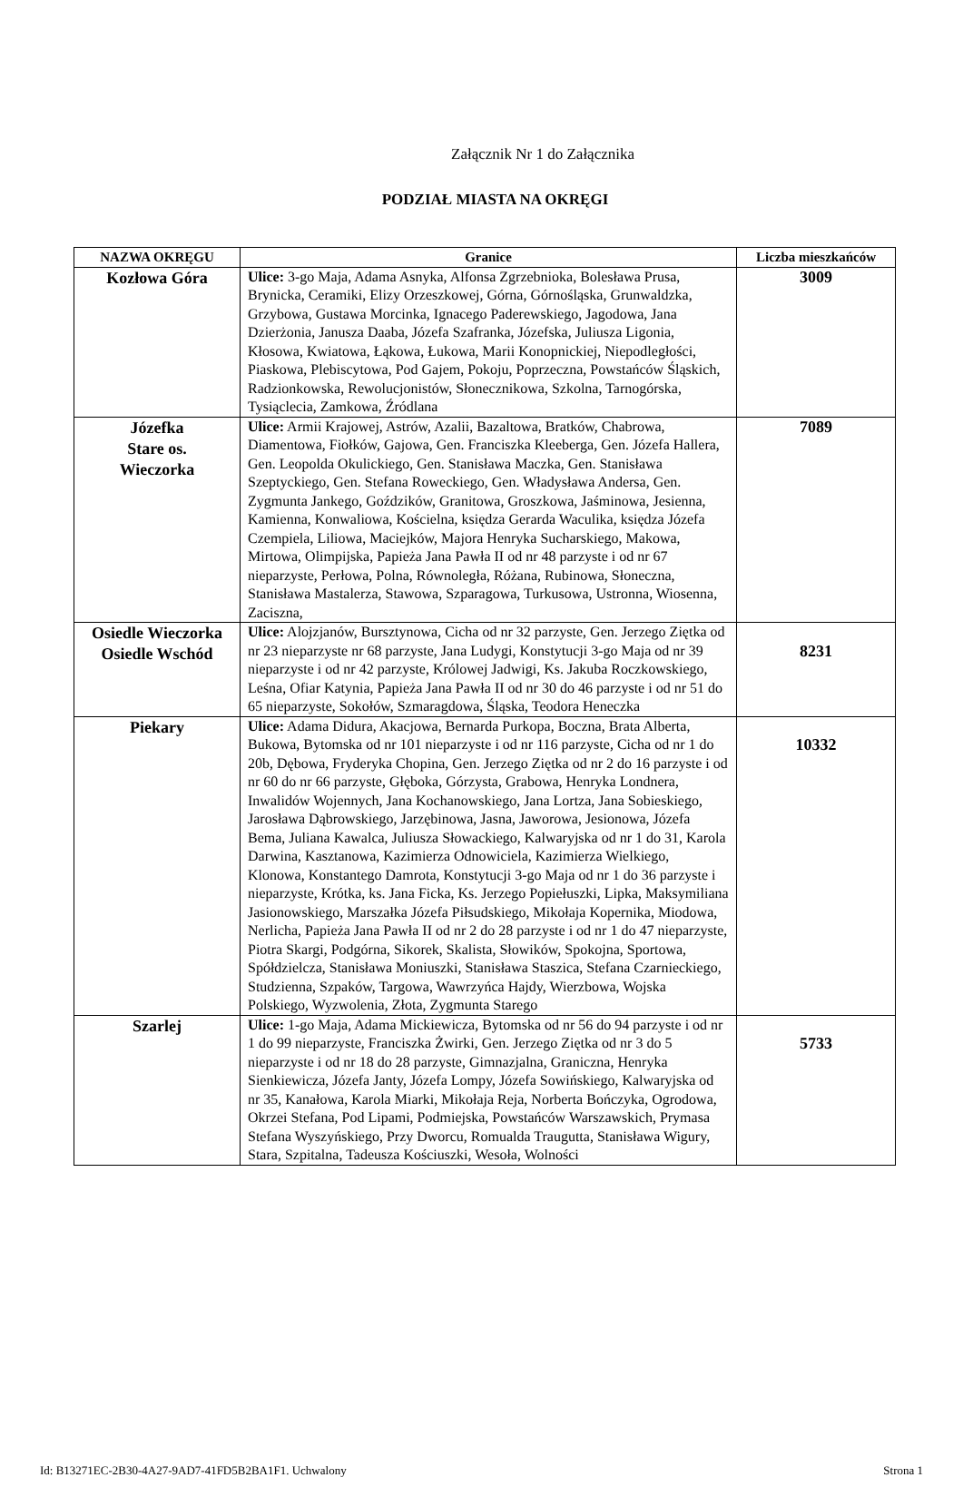Załącznik Nr 1 do Załącznika
PODZIAŁ MIASTA NA OKRĘGI
| NAZWA OKRĘGU | Granice | Liczba mieszkańców |
| --- | --- | --- |
| Kozłowa Góra | Ulice: 3-go Maja, Adama Asnyka, Alfonsa Zgrzebnioka, Bolesława Prusa, Brynicka, Ceramiki, Elizy Orzeszkowej, Górna, Górnośląska, Grunwaldzka, Grzybowa, Gustawa Morcinka, Ignacego Paderewskiego, Jagodowa, Jana Dzierżonia, Janusza Daaba, Józefa Szafranka, Józefska, Juliusza Ligonia, Kłosowa, Kwiatowa, Łąkowa, Łukowa, Marii Konopnickiej, Niepodległości, Piaskowa, Plebiscytowa, Pod Gajem, Pokoju, Poprzeczna, Powstańców Śląskich, Radzionkowska, Rewolucjonistów, Słonecznikowa, Szkolna, Tarnogórska, Tysiąclecia, Zamkowa, Źródlana | 3009 |
| Józefka Stare os. Wieczorka | Ulice: Armii Krajowej, Astrów, Azalii, Bazaltowa, Bratków, Chabrowa, Diamentowa, Fiołków, Gajowa, Gen. Franciszka Kleeberga, Gen. Józefa Hallera, Gen. Leopolda Okulickiego, Gen. Stanisława Maczka, Gen. Stanisława Szeptyckiego, Gen. Stefana Roweckiego, Gen. Władysława Andersa, Gen. Zygmunta Jankego, Goździków, Granitowa, Groszkowa, Jaśminowa, Jesienna, Kamienna, Konwaliowa, Kościelna, księdza Gerarda Waculika, księdza Józefa Czempiela, Liliowa, Maciejków, Majora Henryka Sucharskiego, Makowa, Mirtowa, Olimpijska, Papieża Jana Pawła II od nr 48 parzyste i od nr 67 nieparzyste, Perłowa, Polna, Równoległa, Różana, Rubinowa, Słoneczna, Stanisława Mastalerza, Stawowa, Szparagowa, Turkusowa, Ustronna, Wiosenna, Zaciszna, | 7089 |
| Osiedle Wieczorka Osiedle Wschód | Ulice: Alojzjanów, Bursztynowa, Cicha od nr 32 parzyste, Gen. Jerzego Ziętka od nr 23 nieparzyste nr 68 parzyste, Jana Ludygi, Konstytucji 3-go Maja od nr 39 nieparzyste i od nr 42 parzyste, Królowej Jadwigi, Ks. Jakuba Roczkowskiego, Leśna, Ofiar Katynia, Papieża Jana Pawła II od nr 30 do 46 parzyste i od nr 51 do 65 nieparzyste, Sokołów, Szmaragdowa, Śląska, Teodora Heneczka | 8231 |
| Piekary | Ulice: Adama Didura, Akacjowa, Bernarda Purkopa, Boczna, Brata Alberta, Bukowa, Bytomska od nr 101 nieparzyste i od nr 116 parzyste, Cicha od nr 1 do 20b, Dębowa, Fryderyka Chopina, Gen. Jerzego Ziętka od nr 2 do 16 parzyste i od nr 60 do nr 66 parzyste, Głęboka, Górzysta, Grabowa, Henryka Londnera, Inwalidów Wojennych, Jana Kochanowskiego, Jana Lortza, Jana Sobieskiego, Jarosława Dąbrowskiego, Jarzębinowa, Jasna, Jaworowa, Jesionowa, Józefa Bema, Juliana Kawalca, Juliusza Słowackiego, Kalwaryjska od nr 1 do 31, Karola Darwina, Kasztanowa, Kazimierza Odnowiciela, Kazimierza Wielkiego, Klonowa, Konstantego Damrota, Konstytucji 3-go Maja od nr 1 do 36 parzyste i nieparzyste, Krótka, ks. Jana Ficka, Ks. Jerzego Popiełuszki, Lipka, Maksymiliana Jasionowskiego, Marszałka Józefa Piłsudskiego, Mikołaja Kopernika, Miodowa, Nerlicha, Papieża Jana Pawła II od nr 2 do 28 parzyste i od nr 1 do 47 nieparzyste, Piotra Skargi, Podgórna, Sikorek, Skalista, Słowików, Spokojna, Sportowa, Spółdzielcza, Stanisława Moniuszki, Stanisława Staszica, Stefana Czarnieckiego, Studzienna, Szpaków, Targowa, Wawrzyńca Hajdy, Wierzbowa, Wojska Polskiego, Wyzwolenia, Złota, Zygmunta Starego | 10332 |
| Szarlej | Ulice: 1-go Maja, Adama Mickiewicza, Bytomska od nr 56 do 94 parzyste i od nr 1 do 99 nieparzyste, Franciszka Żwirki, Gen. Jerzego Ziętka od nr 3 do 5 nieparzyste i od nr 18 do 28 parzyste, Gimnazjalna, Graniczna, Henryka Sienkiewicza, Józefa Janty, Józefa Lompy, Józefa Sowińskiego, Kalwaryjska od nr 35, Kanałowa, Karola Miarki, Mikołaja Reja, Norberta Bończyka, Ogrodowa, Okrzei Stefana, Pod Lipami, Podmiejska, Powstańców Warszawskich, Prymasa Stefana Wyszyńskiego, Przy Dworcu, Romualda Traugutta, Stanisława Wigury, Stara, Szpitalna, Tadeusza Kościuszki, Wesoła, Wolności | 5733 |
Id: B13271EC-2B30-4A27-9AD7-41FD5B2BA1F1. Uchwalony Strona 1